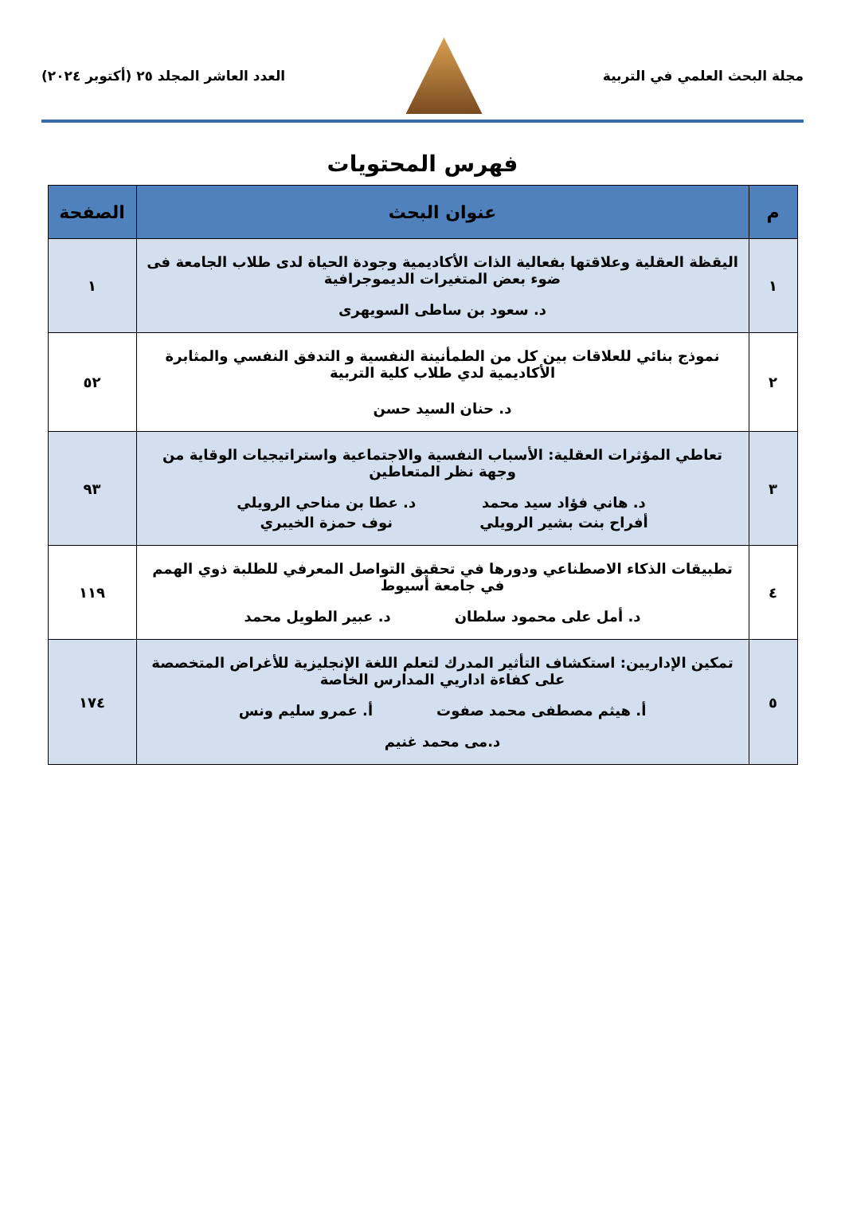مجلة البحث العلمي في التربية
العدد العاشر المجلد ٢٥ (أكتوبر ٢٠٢٤)
فهرس المحتويات
| م | عنوان البحث | الصفحة |
| --- | --- | --- |
| ١ | اليقظة العقلية وعلاقتها بفعالية الذات الأكاديمية وجودة الحياة لدى طلاب الجامعة فى ضوء بعض المتغيرات الديموجرافية د. سعود بن ساطى السويهرى | ١ |
| ٢ | نموذج بنائي للعلاقات بين كل من الطمأنينة النفسية و التدفق النفسي والمثابرة الأكاديمية لدي طلاب كلية التربية د. حنان السيد حسن | ٥٢ |
| ٣ | تعاطي المؤثرات العقلية: الأسباب النفسية والاجتماعية واستراتيجيات الوقاية من وجهة نظر المتعاطين د. هاني فؤاد سيد محمد أفراح بنت بشير الرويلي د. عطا بن مناحي الرويلي نوف حمزة الخيبري | ٩٣ |
| ٤ | تطبيقات الذكاء الاصطناعي ودورها في تحقيق التواصل المعرفي للطلبة ذوي الهمم في جامعة أسيوط د. أمل على محمود سلطان د. عبير الطويل محمد | ١١٩ |
| ٥ | تمكين الإداريين: استكشاف التأثير المدرك لتعلم اللغة الإنجليزية للأغراض المتخصصة على كفاءة اداريي المدارس الخاصة أ. هيثم مصطفى محمد صفوت أ. عمرو سليم ونس د.مى محمد غنيم | ١٧٤ |